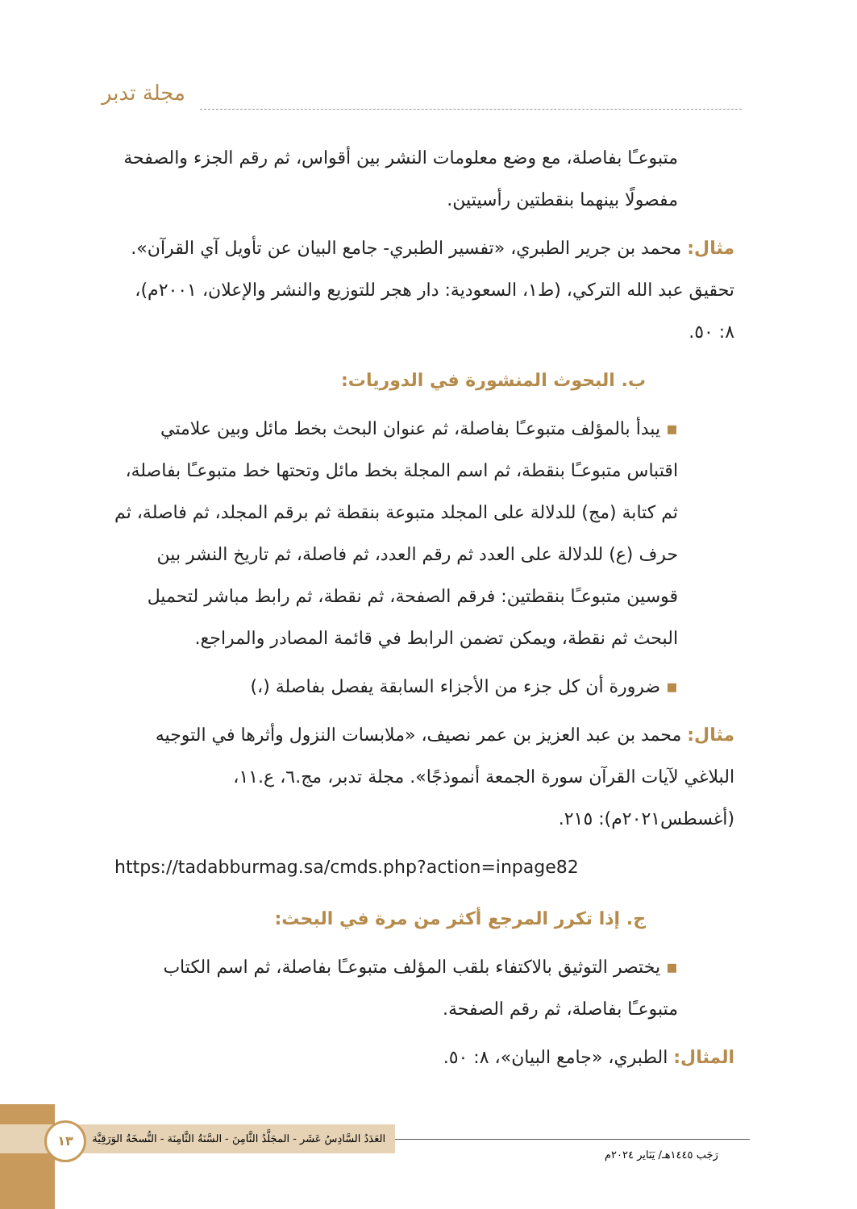مجلة تدبر
متبوعـًا بفاصلة، مع وضع معلومات النشر بين أقواس، ثم رقم الجزء والصفحة مفصولًا بينهما بنقطتين رأسيتين.
مثال: محمد بن جرير الطبري، «تفسير الطبري- جامع البيان عن تأويل آي القرآن». تحقيق عبد الله التركي، (ط١، السعودية: دار هجر للتوزيع والنشر والإعلان، ٢٠٠١م)، ٨: ٥٠.
ب. البحوث المنشورة في الدوريات:
▪ يبدأ بالمؤلف متبوعـًا بفاصلة، ثم عنوان البحث بخط مائل وبين علامتي اقتباس متبوعـًا بنقطة، ثم اسم المجلة بخط مائل وتحتها خط متبوعـًا بفاصلة، ثم كتابة (مج) للدلالة على المجلد متبوعة بنقطة ثم برقم المجلد، ثم فاصلة، ثم حرف (ع) للدلالة على العدد ثم رقم العدد، ثم فاصلة، ثم تاريخ النشر بين قوسين متبوعـًا بنقطتين: فرقم الصفحة، ثم نقطة، ثم رابط مباشر لتحميل البحث ثم نقطة، ويمكن تضمن الرابط في قائمة المصادر والمراجع.
▪ ضرورة أن كل جزء من الأجزاء السابقة يفصل بفاصلة (،)
مثال: محمد بن عبد العزيز بن عمر نصيف، «ملابسات النزول وأثرها في التوجيه البلاغي لآيات القرآن سورة الجمعة أنموذجًا». مجلة تدبر، مج.٦، ع.١١، (أغسطس٢٠٢١م): ٢١٥.
https://tadabburmag.sa/cmds.php?action=inpage82
ج. إذا تكرر المرجع أكثر من مرة في البحث:
▪ يختصر التوثيق بالاكتفاء بلقب المؤلف متبوعـًا بفاصلة، ثم اسم الكتاب متبوعـًا بفاصلة، ثم رقم الصفحة.
المثال: الطبري، «جامع البيان»، ٨: ٥٠.
العَدَدُ السَّادِسُ عَشَر - المجَلَّدُ الثَّامِنَ - السَّنَةُ الثَّامِنَة - النُّسخَةُ الوَرَقِيَّة
١٣
رَجَب ١٤٤٥هـ/ يَنَاير ٢٠٢٤م